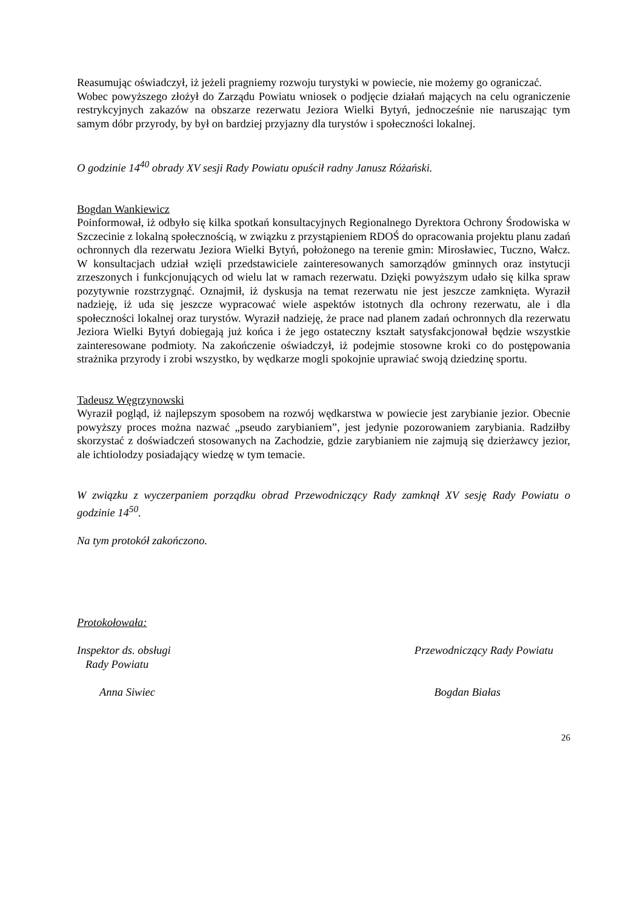Reasumując oświadczył, iż jeżeli pragniemy rozwoju turystyki w powiecie, nie możemy go ograniczać.
Wobec powyższego złożył do Zarządu Powiatu wniosek o podjęcie działań mających na celu ograniczenie restrykcyjnych zakazów na obszarze rezerwatu Jeziora Wielki Bytyń, jednocześnie nie naruszając tym samym dóbr przyrody, by był on bardziej przyjazny dla turystów i społeczności lokalnej.
O godzinie 14<sup>40</sup> obrady XV sesji Rady Powiatu opuścił radny Janusz Różański.
Bogdan Wankiewicz
Poinformował, iż odbyło się kilka spotkań konsultacyjnych Regionalnego Dyrektora Ochrony Środowiska w Szczecinie z lokalną społecznością, w związku z przystąpieniem RDOŚ do opracowania projektu planu zadań ochronnych dla rezerwatu Jeziora Wielki Bytyń, położonego na terenie gmin: Mirosławiec, Tuczno, Wałcz. W konsultacjach udział wzięli przedstawiciele zainteresowanych samorządów gminnych oraz instytucji zrzeszonych i funkcjonujących od wielu lat w ramach rezerwatu. Dzięki powyższym udało się kilka spraw pozytywnie rozstrzygnąć. Oznajmił, iż dyskusja na temat rezerwatu nie jest jeszcze zamknięta. Wyraził nadzieję, iż uda się jeszcze wypracować wiele aspektów istotnych dla ochrony rezerwatu, ale i dla społeczności lokalnej oraz turystów. Wyraził nadzieję, że prace nad planem zadań ochronnych dla rezerwatu Jeziora Wielki Bytyń dobiegają już końca i że jego ostateczny kształt satysfakcjonował będzie wszystkie zainteresowane podmioty. Na zakończenie oświadczył, iż podejmie stosowne kroki co do postępowania strażnika przyrody i zrobi wszystko, by wędkarze mogli spokojnie uprawiać swoją dziedzinę sportu.
Tadeusz Węgrzynowski
Wyraził pogląd, iż najlepszym sposobem na rozwój wędkarstwa w powiecie jest zarybianie jezior. Obecnie powyższy proces można nazwać „pseudo zarybianiem”, jest jedynie pozorowaniem zarybiania. Radziłby skorzystać z doświadczeń stosowanych na Zachodzie, gdzie zarybianiem nie zajmują się dzierżawcy jezior, ale ichtiolodzy posiadający wiedzę w tym temacie.
W związku z wyczerpaniem porządku obrad Przewodniczący Rady zamknął XV sesję Rady Powiatu o godzinie 14<sup>50</sup>.
Na tym protokół zakończono.
Protokołowała:
Inspektor ds. obsługi
Rady Powiatu
Przewodniczący Rady Powiatu
Anna Siwiec Bogdan Białas
26